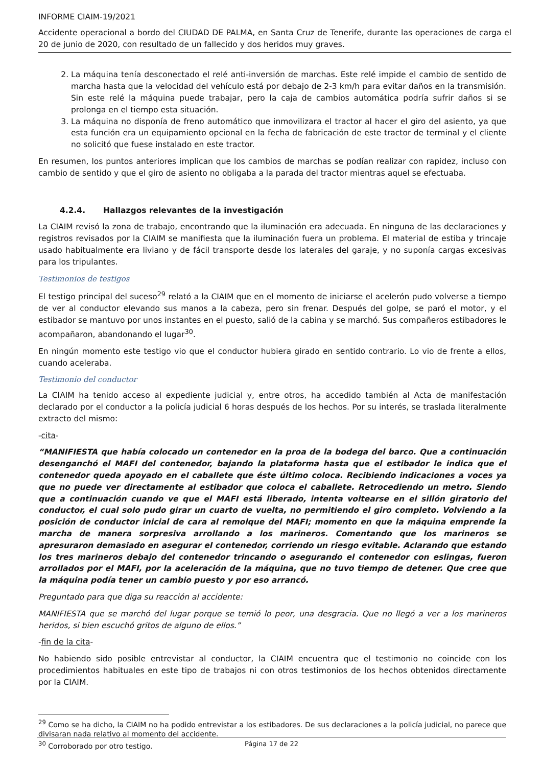INFORME CIAIM-19/2021
Accidente operacional a bordo del CIUDAD DE PALMA, en Santa Cruz de Tenerife, durante las operaciones de carga el 20 de junio de 2020, con resultado de un fallecido y dos heridos muy graves.
2. La máquina tenía desconectado el relé anti-inversión de marchas. Este relé impide el cambio de sentido de marcha hasta que la velocidad del vehículo está por debajo de 2-3 km/h para evitar daños en la transmisión. Sin este relé la máquina puede trabajar, pero la caja de cambios automática podría sufrir daños si se prolonga en el tiempo esta situación.
3. La máquina no disponía de freno automático que inmovilizara el tractor al hacer el giro del asiento, ya que esta función era un equipamiento opcional en la fecha de fabricación de este tractor de terminal y el cliente no solicitó que fuese instalado en este tractor.
En resumen, los puntos anteriores implican que los cambios de marchas se podían realizar con rapidez, incluso con cambio de sentido y que el giro de asiento no obligaba a la parada del tractor mientras aquel se efectuaba.
4.2.4. Hallazgos relevantes de la investigación
La CIAIM revisó la zona de trabajo, encontrando que la iluminación era adecuada. En ninguna de las declaraciones y registros revisados por la CIAIM se manifiesta que la iluminación fuera un problema. El material de estiba y trincaje usado habitualmente era liviano y de fácil transporte desde los laterales del garaje, y no suponía cargas excesivas para los tripulantes.
Testimonios de testigos
El testigo principal del suceso<sup>29</sup> relató a la CIAIM que en el momento de iniciarse el acelerón pudo volverse a tiempo de ver al conductor elevando sus manos a la cabeza, pero sin frenar. Después del golpe, se paró el motor, y el estibador se mantuvo por unos instantes en el puesto, salió de la cabina y se marchó. Sus compañeros estibadores le acompañaron, abandonando el lugar<sup>30</sup>.
En ningún momento este testigo vio que el conductor hubiera girado en sentido contrario. Lo vio de frente a ellos, cuando aceleraba.
Testimonio del conductor
La CIAIM ha tenido acceso al expediente judicial y, entre otros, ha accedido también al Acta de manifestación declarado por el conductor a la policía judicial 6 horas después de los hechos. Por su interés, se traslada literalmente extracto del mismo:
-cita-
“MANIFIESTA que había colocado un contenedor en la proa de la bodega del barco. Que a continuación desenganchó el MAFI del contenedor, bajando la plataforma hasta que el estibador le indica que el contenedor queda apoyado en el caballete que éste último coloca. Recibiendo indicaciones a voces ya que no puede ver directamente al estibador que coloca el caballete. Retrocediendo un metro. Siendo que a continuación cuando ve que el MAFI está liberado, intenta voltearse en el sillón giratorio del conductor, el cual solo pudo girar un cuarto de vuelta, no permitiendo el giro completo. Volviendo a la posición de conductor inicial de cara al remolque del MAFI; momento en que la máquina emprende la marcha de manera sorpresiva arrollando a los marineros. Comentando que los marineros se apresuraron demasiado en asegurar el contenedor, corriendo un riesgo evitable. Aclarando que estando los tres marineros debajo del contenedor trincando o asegurando el contenedor con eslingas, fueron arrollados por el MAFI, por la aceleración de la máquina, que no tuvo tiempo de detener. Que cree que la máquina podía tener un cambio puesto y por eso arrancó.
Preguntado para que diga su reacción al accidente:
MANIFIESTA que se marchó del lugar porque se temió lo peor, una desgracia. Que no llegó a ver a los marineros heridos, si bien escuchó gritos de alguno de ellos.”
-fin de la cita-
No habiendo sido posible entrevistar al conductor, la CIAIM encuentra que el testimonio no coincide con los procedimientos habituales en este tipo de trabajos ni con otros testimonios de los hechos obtenidos directamente por la CIAIM.
<sup>29</sup> Como se ha dicho, la CIAIM no ha podido entrevistar a los estibadores. De sus declaraciones a la policía judicial, no parece que divisaran nada relativo al momento del accidente.
<sup>30</sup> Corroborado por otro testigo.
Página 17 de 22